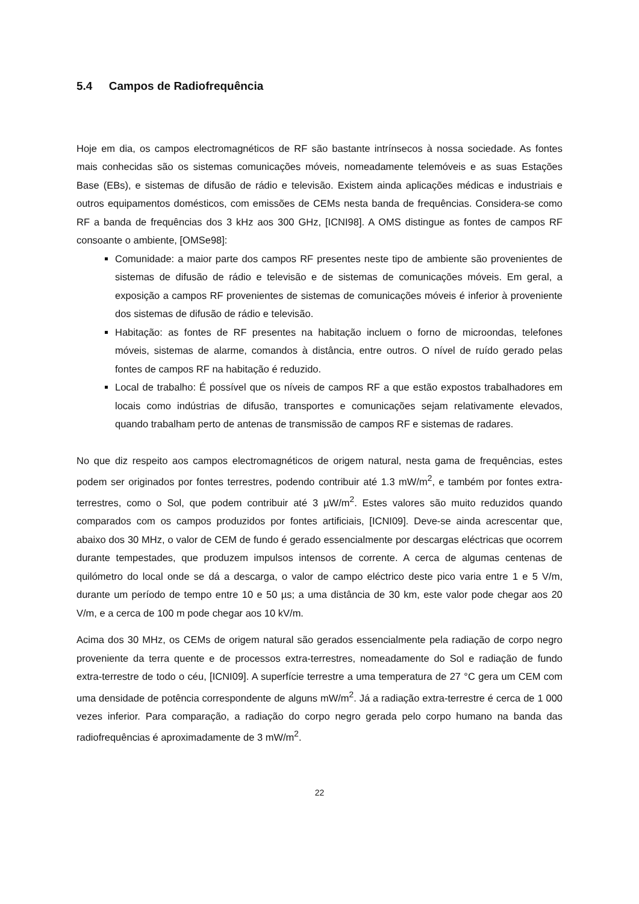5.4 Campos de Radiofrequência
Hoje em dia, os campos electromagnéticos de RF são bastante intrínsecos à nossa sociedade. As fontes mais conhecidas são os sistemas comunicações móveis, nomeadamente telemóveis e as suas Estações Base (EBs), e sistemas de difusão de rádio e televisão. Existem ainda aplicações médicas e industriais e outros equipamentos domésticos, com emissões de CEMs nesta banda de frequências. Considera-se como RF a banda de frequências dos 3 kHz aos 300 GHz, [ICNI98]. A OMS distingue as fontes de campos RF consoante o ambiente, [OMSe98]:
Comunidade: a maior parte dos campos RF presentes neste tipo de ambiente são provenientes de sistemas de difusão de rádio e televisão e de sistemas de comunicações móveis. Em geral, a exposição a campos RF provenientes de sistemas de comunicações móveis é inferior à proveniente dos sistemas de difusão de rádio e televisão.
Habitação: as fontes de RF presentes na habitação incluem o forno de microondas, telefones móveis, sistemas de alarme, comandos à distância, entre outros. O nível de ruído gerado pelas fontes de campos RF na habitação é reduzido.
Local de trabalho: É possível que os níveis de campos RF a que estão expostos trabalhadores em locais como indústrias de difusão, transportes e comunicações sejam relativamente elevados, quando trabalham perto de antenas de transmissão de campos RF e sistemas de radares.
No que diz respeito aos campos electromagnéticos de origem natural, nesta gama de frequências, estes podem ser originados por fontes terrestres, podendo contribuir até 1.3 mW/m<sup>2</sup>, e também por fontes extra-terrestres, como o Sol, que podem contribuir até 3 µW/m<sup>2</sup>. Estes valores são muito reduzidos quando comparados com os campos produzidos por fontes artificiais, [ICNI09]. Deve-se ainda acrescentar que, abaixo dos 30 MHz, o valor de CEM de fundo é gerado essencialmente por descargas eléctricas que ocorrem durante tempestades, que produzem impulsos intensos de corrente. A cerca de algumas centenas de quilómetro do local onde se dá a descarga, o valor de campo eléctrico deste pico varia entre 1 e 5 V/m, durante um período de tempo entre 10 e 50 µs; a uma distância de 30 km, este valor pode chegar aos 20 V/m, e a cerca de 100 m pode chegar aos 10 kV/m.
Acima dos 30 MHz, os CEMs de origem natural são gerados essencialmente pela radiação de corpo negro proveniente da terra quente e de processos extra-terrestres, nomeadamente do Sol e radiação de fundo extra-terrestre de todo o céu, [ICNI09]. A superfície terrestre a uma temperatura de 27 °C gera um CEM com uma densidade de potência correspondente de alguns mW/m<sup>2</sup>. Já a radiação extra-terrestre é cerca de 1 000 vezes inferior. Para comparação, a radiação do corpo negro gerada pelo corpo humano na banda das radiofrequências é aproximadamente de 3 mW/m<sup>2</sup>.
22